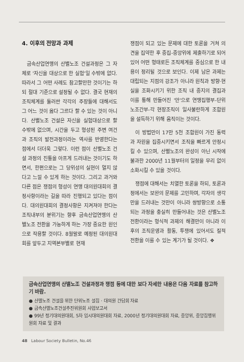4. 이후의 전망과 과제
금속산업연맹의 산별노조 건설과정은 그 자체로 '자신을 대상으로 한 실험'일 수밖에 없다. 따라서 그 어떤 사례도 참고할만한 것이기는 하되 절대 기준으로 설정될 수 없다. 결국 현재의 조직체계를 둘러싼 각각의 주장들에 대해서도 그 어느 것이 옳다 그르다 할 수 있는 것이 아니다. 산별노조 건설은 자신을 실험대상으로 할 수밖에 없으며, 시간을 두고 형성된 주변 여건과 조직의 발전과정이라는 역사를 반영한다는 점에서 더더욱 그렇다. 이런 점이 산별노조 건설 과정의 진통을 아프게 드러내는 것이기도 하면서, 한편으로는 그 당위성의 실현이 멀지 않다고 느낄 수 있게 하는 것이다. 그리고 과거와 다른 점은 쟁점의 형성이 연맹 대의원대회의 결정사항이라는 길을 따라 진행되고 있다는 점이다. 대의원대회의 결정사항은 지켜져야 한다는 조직내부의 분위기는 향후 금속산업연맹의 산별노조 전환을 가능하게 하는 가장 중요한 원인으로 작용할 것이다. 8월말로 예정된 대의원대회를 앞두고 지역본부별로 현재
쟁점이 되고 있는 문제에 대한 토론을 거쳐 의견을 집약한 후 중집-중앙위에 제출하기로 되어 있어 어떤 형태로든 조직체계를 중심으로 한 내용이 정리될 것으로 보인다. 이제 남은 과제는 대립되는 지점의 강조가 아니라 원칙과 방향·현실을 조화시키기 위한 조직 내 중지의 결집과 이를 통해 만들어진 '안'으로 연맹집행부-단위노조간부-각 현장조직이 일사불란하게 조합원을 설득하기 위해 움직이는 것이다.
이 방법만이 17만 5천 조합원이 가진 동력과 자원을 집중시키면서 조직을 빠르게 안정시킬 수 있으며, 산별노조의 완성이 아닌 시작에 불과한 2000년 11월부터의 일정을 무리 없이 소화시킬 수 있을 것이다.
쟁점에 대해서는 치열한 토론을 하되, 토론과정에서는 보완의 문제를 고민하며, 각자의 생각만을 드러내는 것만이 아니라 쌍방향으로 소통되는 과정을 충실히 만들어내는 것은 산별노조 전환이라는 형식적 과제의 해결만이 아니라 이후의 조직운영과 활동, 투쟁에 있어서도 질적 전환을 이룰 수 있는 계기가 될 것이다. ❖
금속산업연맹의 산별노조 건설과정과 쟁점 등에 대한 보다 자세한 내용은 다음 자료를 참고하기 바람.
● 산별노조 건설을 위한 단위노조 설집 · 대의원 간담회 자료
● 금속산별노조건설추진위원회 사업보고서
● 99년 정기대의원대회, 5차 임시대의원대회 자료, 2000년 정기대의원대회 자료, 중앙위, 중앙집행위원회 자료 및 결과
48 Labour Society Bulletin, No.46